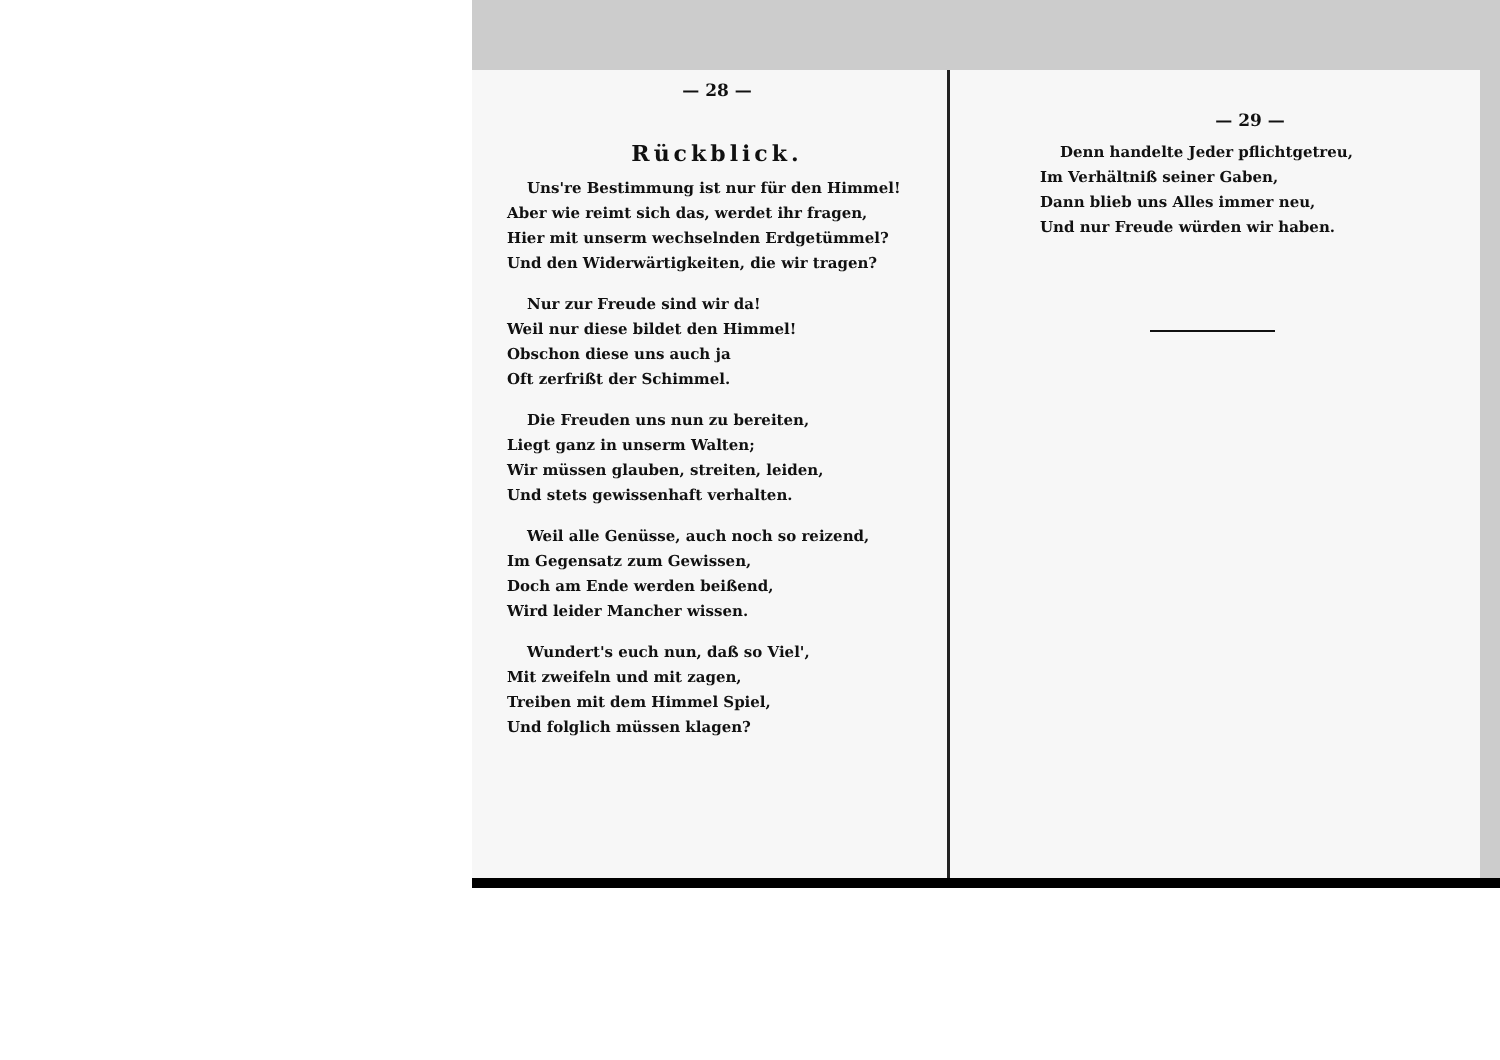— 28 —
Rückblick.
Uns're Bestimmung ist nur für den Himmel!
Aber wie reimt sich das, werdet ihr fragen,
Hier mit unserm wechselnden Erdgetümmel?
Und den Widerwärtigkeiten, die wir tragen?
Nur zur Freude sind wir da!
Weil nur diese bildet den Himmel!
Obschon diese uns auch ja
Oft zerfrißt der Schimmel.
Die Freuden uns nun zu bereiten,
Liegt ganz in unserm Walten;
Wir müssen glauben, streiten, leiden,
Und stets gewissenhaft verhalten.
Weil alle Genüsse, auch noch so reizend,
Im Gegensatz zum Gewissen,
Doch am Ende werden beißend,
Wird leider Mancher wissen.
Wundert's euch nun, daß so Viel',
Mit zweifeln und mit zagen,
Treiben mit dem Himmel Spiel,
Und folglich müssen klagen?
— 29 —
Denn handelte Jeder pflichtgetreu,
Im Verhältniß seiner Gaben,
Dann blieb uns Alles immer neu,
Und nur Freude würden wir haben.